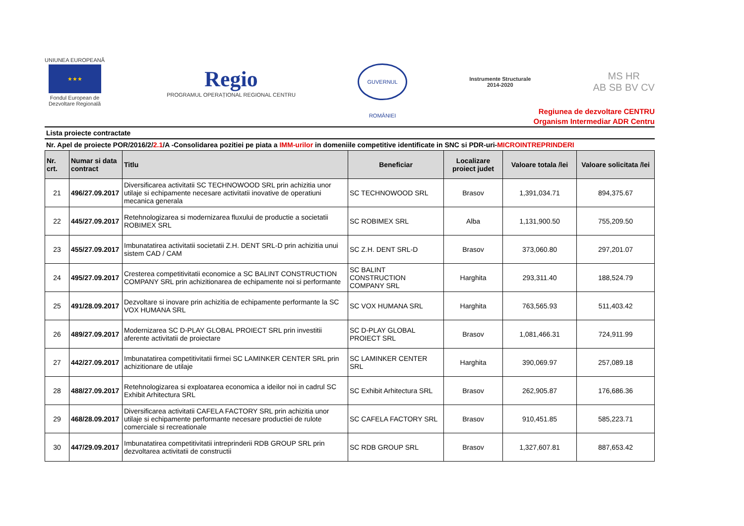UNIUNEA EUROPEANĂ
★★★
Fondul European de
Dezvoltare Regională
Regio
PROGRAMUL OPERAȚIONAL REGIONAL CENTRU
GUVERNUL ROMÂNIEI
Instrumente Structurale
2014-2020
MS HR
AB SB BV CV
Regiunea de dezvoltare CENTRU
Organism Intermediar ADR Centru
Lista proiecte contractate
Nr. Apel de proiecte POR/2016/2/2.1/A -Consolidarea pozitiei pe piata a IMM-urilor in domeniile competitive identificate in SNC si PDR-uri-MICROINTREPRINDERI
| Nr. crt. | Numar si data contract | Titlu | Beneficiar | Localizare proiect judet | Valoare totala /lei | Valoare solicitata /lei |
| --- | --- | --- | --- | --- | --- | --- |
| 21 | 496/27.09.2017 | Diversificarea activitatii SC TECHNOWOOD SRL prin achizitia unor utilaje si echipamente necesare activitatii inovative de operatiuni mecanica generala | SC TECHNOWOOD SRL | Brasov | 1,391,034.71 | 894,375.67 |
| 22 | 445/27.09.2017 | Retehnologizarea si modernizarea fluxului de productie a societatii ROBIMEX SRL | SC ROBIMEX SRL | Alba | 1,131,900.50 | 755,209.50 |
| 23 | 455/27.09.2017 | Imbunatatirea activitatii societatii Z.H. DENT SRL-D prin achizitia unui sistem CAD / CAM | SC Z.H. DENT SRL-D | Brasov | 373,060.80 | 297,201.07 |
| 24 | 495/27.09.2017 | Cresterea competitivitatii economice a SC BALINT CONSTRUCTION COMPANY SRL prin achizitionarea de echipamente noi si performante | SC BALINT CONSTRUCTION COMPANY SRL | Harghita | 293,311.40 | 188,524.79 |
| 25 | 491/28.09.2017 | Dezvoltare si inovare prin achizitia de echipamente performante la SC VOX HUMANA SRL | SC VOX HUMANA SRL | Harghita | 763,565.93 | 511,403.42 |
| 26 | 489/27.09.2017 | Modernizarea SC D-PLAY GLOBAL PROIECT SRL prin investitii aferente activitatii de proiectare | SC D-PLAY GLOBAL PROIECT SRL | Brasov | 1,081,466.31 | 724,911.99 |
| 27 | 442/27.09.2017 | Imbunatatirea competitivitatii firmei SC LAMINKER CENTER SRL prin achizitionare de utilaje | SC LAMINKER CENTER SRL | Harghita | 390,069.97 | 257,089.18 |
| 28 | 488/27.09.2017 | Retehnologizarea si exploatarea economica a ideilor noi in cadrul SC Exhibit Arhitectura SRL | SC Exhibit Arhitectura SRL | Brasov | 262,905.87 | 176,686.36 |
| 29 | 468/28.09.2017 | Diversificarea activitatii CAFELA FACTORY SRL prin achizitia unor utilaje si echipamente performante necesare productiei de rulote comerciale si recreationale | SC CAFELA FACTORY SRL | Brasov | 910,451.85 | 585,223.71 |
| 30 | 447/29.09.2017 | Imbunatatirea competitivitatii intreprinderii RDB GROUP SRL prin dezvoltarea activitatii de constructii | SC RDB GROUP SRL | Brasov | 1,327,607.81 | 887,653.42 |